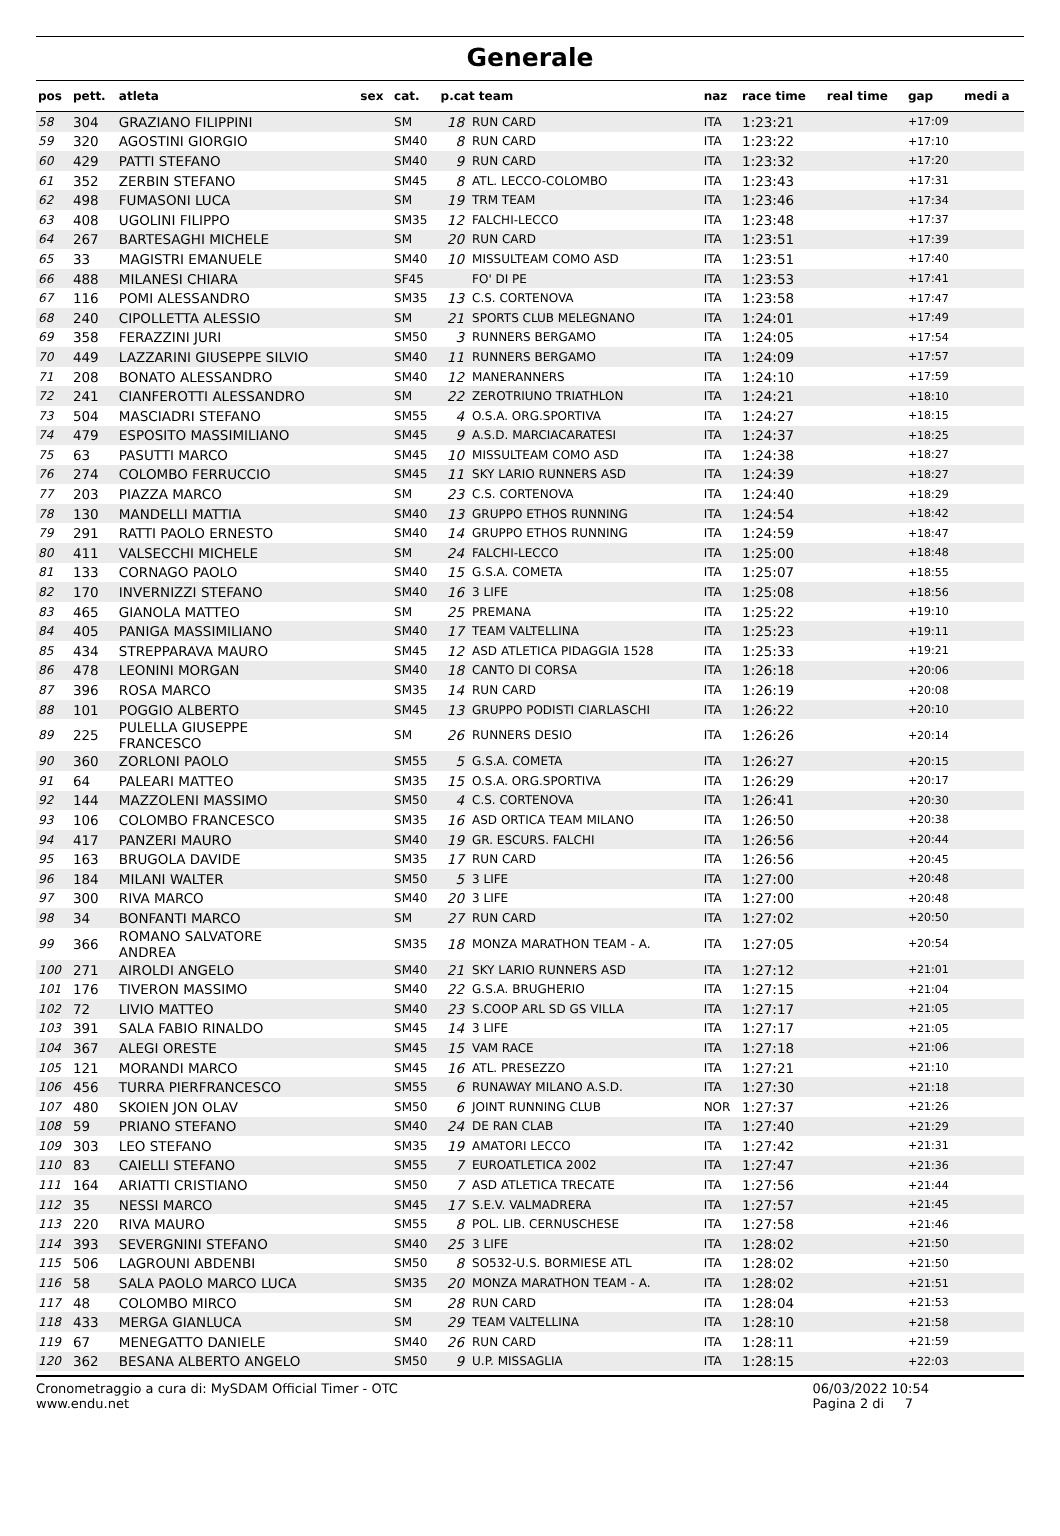Generale
| pos | pett. | atleta | sex | cat. | p.cat team | | naz | race time | real time | gap | medi a |
| --- | --- | --- | --- | --- | --- | --- | --- | --- | --- | --- | --- |
| 58 | 304 | GRAZIANO FILIPPINI | | SM | 18 | RUN CARD | ITA | 1:23:21 | | +17:09 | |
| 59 | 320 | AGOSTINI GIORGIO | | SM40 | 8 | RUN CARD | ITA | 1:23:22 | | +17:10 | |
| 60 | 429 | PATTI STEFANO | | SM40 | 9 | RUN CARD | ITA | 1:23:32 | | +17:20 | |
| 61 | 352 | ZERBIN STEFANO | | SM45 | 8 | ATL. LECCO-COLOMBO | ITA | 1:23:43 | | +17:31 | |
| 62 | 498 | FUMASONI LUCA | | SM | 19 | TRM TEAM | ITA | 1:23:46 | | +17:34 | |
| 63 | 408 | UGOLINI FILIPPO | | SM35 | 12 | FALCHI-LECCO | ITA | 1:23:48 | | +17:37 | |
| 64 | 267 | BARTESAGHI MICHELE | | SM | 20 | RUN CARD | ITA | 1:23:51 | | +17:39 | |
| 65 | 33 | MAGISTRI EMANUELE | | SM40 | 10 | MISSULTEAM COMO ASD | ITA | 1:23:51 | | +17:40 | |
| 66 | 488 | MILANESI CHIARA | | SF45 | | FO' DI PE | ITA | 1:23:53 | | +17:41 | |
| 67 | 116 | POMI ALESSANDRO | | SM35 | 13 | C.S. CORTENOVA | ITA | 1:23:58 | | +17:47 | |
| 68 | 240 | CIPOLLETTA ALESSIO | | SM | 21 | SPORTS CLUB MELEGNANO | ITA | 1:24:01 | | +17:49 | |
| 69 | 358 | FERAZZINI JURI | | SM50 | 3 | RUNNERS BERGAMO | ITA | 1:24:05 | | +17:54 | |
| 70 | 449 | LAZZARINI GIUSEPPE SILVIO | | SM40 | 11 | RUNNERS BERGAMO | ITA | 1:24:09 | | +17:57 | |
| 71 | 208 | BONATO ALESSANDRO | | SM40 | 12 | MANERANNERS | ITA | 1:24:10 | | +17:59 | |
| 72 | 241 | CIANFEROTTI ALESSANDRO | | SM | 22 | ZEROTRIUNO TRIATHLON | ITA | 1:24:21 | | +18:10 | |
| 73 | 504 | MASCIADRI STEFANO | | SM55 | 4 | O.S.A. ORG.SPORTIVA | ITA | 1:24:27 | | +18:15 | |
| 74 | 479 | ESPOSITO MASSIMILIANO | | SM45 | 9 | A.S.D. MARCIACARATESI | ITA | 1:24:37 | | +18:25 | |
| 75 | 63 | PASUTTI MARCO | | SM45 | 10 | MISSULTEAM COMO ASD | ITA | 1:24:38 | | +18:27 | |
| 76 | 274 | COLOMBO FERRUCCIO | | SM45 | 11 | SKY LARIO RUNNERS ASD | ITA | 1:24:39 | | +18:27 | |
| 77 | 203 | PIAZZA MARCO | | SM | 23 | C.S. CORTENOVA | ITA | 1:24:40 | | +18:29 | |
| 78 | 130 | MANDELLI MATTIA | | SM40 | 13 | GRUPPO ETHOS RUNNING | ITA | 1:24:54 | | +18:42 | |
| 79 | 291 | RATTI PAOLO ERNESTO | | SM40 | 14 | GRUPPO ETHOS RUNNING | ITA | 1:24:59 | | +18:47 | |
| 80 | 411 | VALSECCHI MICHELE | | SM | 24 | FALCHI-LECCO | ITA | 1:25:00 | | +18:48 | |
| 81 | 133 | CORNAGO PAOLO | | SM40 | 15 | G.S.A. COMETA | ITA | 1:25:07 | | +18:55 | |
| 82 | 170 | INVERNIZZI STEFANO | | SM40 | 16 | 3 LIFE | ITA | 1:25:08 | | +18:56 | |
| 83 | 465 | GIANOLA MATTEO | | SM | 25 | PREMANA | ITA | 1:25:22 | | +19:10 | |
| 84 | 405 | PANIGA MASSIMILIANO | | SM40 | 17 | TEAM VALTELLINA | ITA | 1:25:23 | | +19:11 | |
| 85 | 434 | STREPPARAVA MAURO | | SM45 | 12 | ASD ATLETICA PIDAGGIA 1528 | ITA | 1:25:33 | | +19:21 | |
| 86 | 478 | LEONINI MORGAN | | SM40 | 18 | CANTO DI CORSA | ITA | 1:26:18 | | +20:06 | |
| 87 | 396 | ROSA MARCO | | SM35 | 14 | RUN CARD | ITA | 1:26:19 | | +20:08 | |
| 88 | 101 | POGGIO ALBERTO | | SM45 | 13 | GRUPPO PODISTI CIARLASCHI | ITA | 1:26:22 | | +20:10 | |
| 89 | 225 | PULELLA GIUSEPPE FRANCESCO | | SM | 26 | RUNNERS DESIO | ITA | 1:26:26 | | +20:14 | |
| 90 | 360 | ZORLONI PAOLO | | SM55 | 5 | G.S.A. COMETA | ITA | 1:26:27 | | +20:15 | |
| 91 | 64 | PALEARI MATTEO | | SM35 | 15 | O.S.A. ORG.SPORTIVA | ITA | 1:26:29 | | +20:17 | |
| 92 | 144 | MAZZOLENI MASSIMO | | SM50 | 4 | C.S. CORTENOVA | ITA | 1:26:41 | | +20:30 | |
| 93 | 106 | COLOMBO FRANCESCO | | SM35 | 16 | ASD ORTICA TEAM MILANO | ITA | 1:26:50 | | +20:38 | |
| 94 | 417 | PANZERI MAURO | | SM40 | 19 | GR. ESCURS. FALCHI | ITA | 1:26:56 | | +20:44 | |
| 95 | 163 | BRUGOLA DAVIDE | | SM35 | 17 | RUN CARD | ITA | 1:26:56 | | +20:45 | |
| 96 | 184 | MILANI WALTER | | SM50 | 5 | 3 LIFE | ITA | 1:27:00 | | +20:48 | |
| 97 | 300 | RIVA MARCO | | SM40 | 20 | 3 LIFE | ITA | 1:27:00 | | +20:48 | |
| 98 | 34 | BONFANTI MARCO | | SM | 27 | RUN CARD | ITA | 1:27:02 | | +20:50 | |
| 99 | 366 | ROMANO SALVATORE ANDREA | | SM35 | 18 | MONZA MARATHON TEAM - A. | ITA | 1:27:05 | | +20:54 | |
| 100 | 271 | AIROLDI ANGELO | | SM40 | 21 | SKY LARIO RUNNERS ASD | ITA | 1:27:12 | | +21:01 | |
| 101 | 176 | TIVERON MASSIMO | | SM40 | 22 | G.S.A. BRUGHERIO | ITA | 1:27:15 | | +21:04 | |
| 102 | 72 | LIVIO MATTEO | | SM40 | 23 | S.COOP ARL SD GS VILLA | ITA | 1:27:17 | | +21:05 | |
| 103 | 391 | SALA FABIO RINALDO | | SM45 | 14 | 3 LIFE | ITA | 1:27:17 | | +21:05 | |
| 104 | 367 | ALEGI ORESTE | | SM45 | 15 | VAM RACE | ITA | 1:27:18 | | +21:06 | |
| 105 | 121 | MORANDI MARCO | | SM45 | 16 | ATL. PRESEZZO | ITA | 1:27:21 | | +21:10 | |
| 106 | 456 | TURRA PIERFRANCESCO | | SM55 | 6 | RUNAWAY MILANO A.S.D. | ITA | 1:27:30 | | +21:18 | |
| 107 | 480 | SKOIEN JON OLAV | | SM50 | 6 | JOINT RUNNING CLUB | NOR | 1:27:37 | | +21:26 | |
| 108 | 59 | PRIANO STEFANO | | SM40 | 24 | DE RAN CLAB | ITA | 1:27:40 | | +21:29 | |
| 109 | 303 | LEO STEFANO | | SM35 | 19 | AMATORI LECCO | ITA | 1:27:42 | | +21:31 | |
| 110 | 83 | CAIELLI STEFANO | | SM55 | 7 | EUROATLETICA 2002 | ITA | 1:27:47 | | +21:36 | |
| 111 | 164 | ARIATTI CRISTIANO | | SM50 | 7 | ASD ATLETICA TRECATE | ITA | 1:27:56 | | +21:44 | |
| 112 | 35 | NESSI MARCO | | SM45 | 17 | S.E.V. VALMADRERA | ITA | 1:27:57 | | +21:45 | |
| 113 | 220 | RIVA MAURO | | SM55 | 8 | POL. LIB. CERNUSCHESE | ITA | 1:27:58 | | +21:46 | |
| 114 | 393 | SEVERGNINI STEFANO | | SM40 | 25 | 3 LIFE | ITA | 1:28:02 | | +21:50 | |
| 115 | 506 | LAGROUNI ABDENBI | | SM50 | 8 | SO532-U.S. BORMIESE ATL | ITA | 1:28:02 | | +21:50 | |
| 116 | 58 | SALA PAOLO MARCO LUCA | | SM35 | 20 | MONZA MARATHON TEAM - A. | ITA | 1:28:02 | | +21:51 | |
| 117 | 48 | COLOMBO MIRCO | | SM | 28 | RUN CARD | ITA | 1:28:04 | | +21:53 | |
| 118 | 433 | MERGA GIANLUCA | | SM | 29 | TEAM VALTELLINA | ITA | 1:28:10 | | +21:58 | |
| 119 | 67 | MENEGATTO DANIELE | | SM40 | 26 | RUN CARD | ITA | 1:28:11 | | +21:59 | |
| 120 | 362 | BESANA ALBERTO ANGELO | | SM50 | 9 | U.P. MISSAGLIA | ITA | 1:28:15 | | +22:03 | |
Cronometraggio a cura di: MySDAM Official Timer - OTC
www.endu.net
06/03/2022 10:54
Pagina 2 di 7